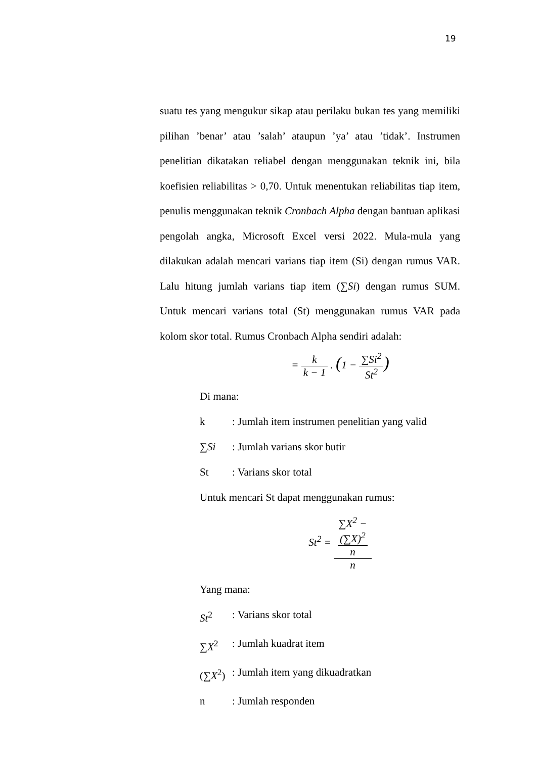19
suatu tes yang mengukur sikap atau perilaku bukan tes yang memiliki pilihan ’benar’ atau ’salah’ ataupun ’ya’ atau ’tidak’. Instrumen penelitian dikatakan reliabel dengan menggunakan teknik ini, bila koefisien reliabilitas > 0,70. Untuk menentukan reliabilitas tiap item, penulis menggunakan teknik Cronbach Alpha dengan bantuan aplikasi pengolah angka, Microsoft Excel versi 2022. Mula-mula yang dilakukan adalah mencari varians tiap item (Si) dengan rumus VAR. Lalu hitung jumlah varians tiap item (∑Si) dengan rumus SUM. Untuk mencari varians total (St) menggunakan rumus VAR pada kolom skor total. Rumus Cronbach Alpha sendiri adalah:
= k k − 1 . (1 − ∑Si<sup>2</sup> St<sup>2</sup>)
Di mana:
k: Jumlah item instrumen penelitian yang valid
∑Si: Jumlah varians skor butir
St: Varians skor total
Untuk mencari St dapat menggunakan rumus:
St<sup>2</sup> = ∑X<sup>2</sup> −
(∑X)<sup>2</sup>
n n
Yang mana:
St<sup>2</sup>: Varians skor total
∑X<sup>2</sup>: Jumlah kuadrat item
(∑X<sup>2</sup>): Jumlah item yang dikuadratkan
n: Jumlah responden